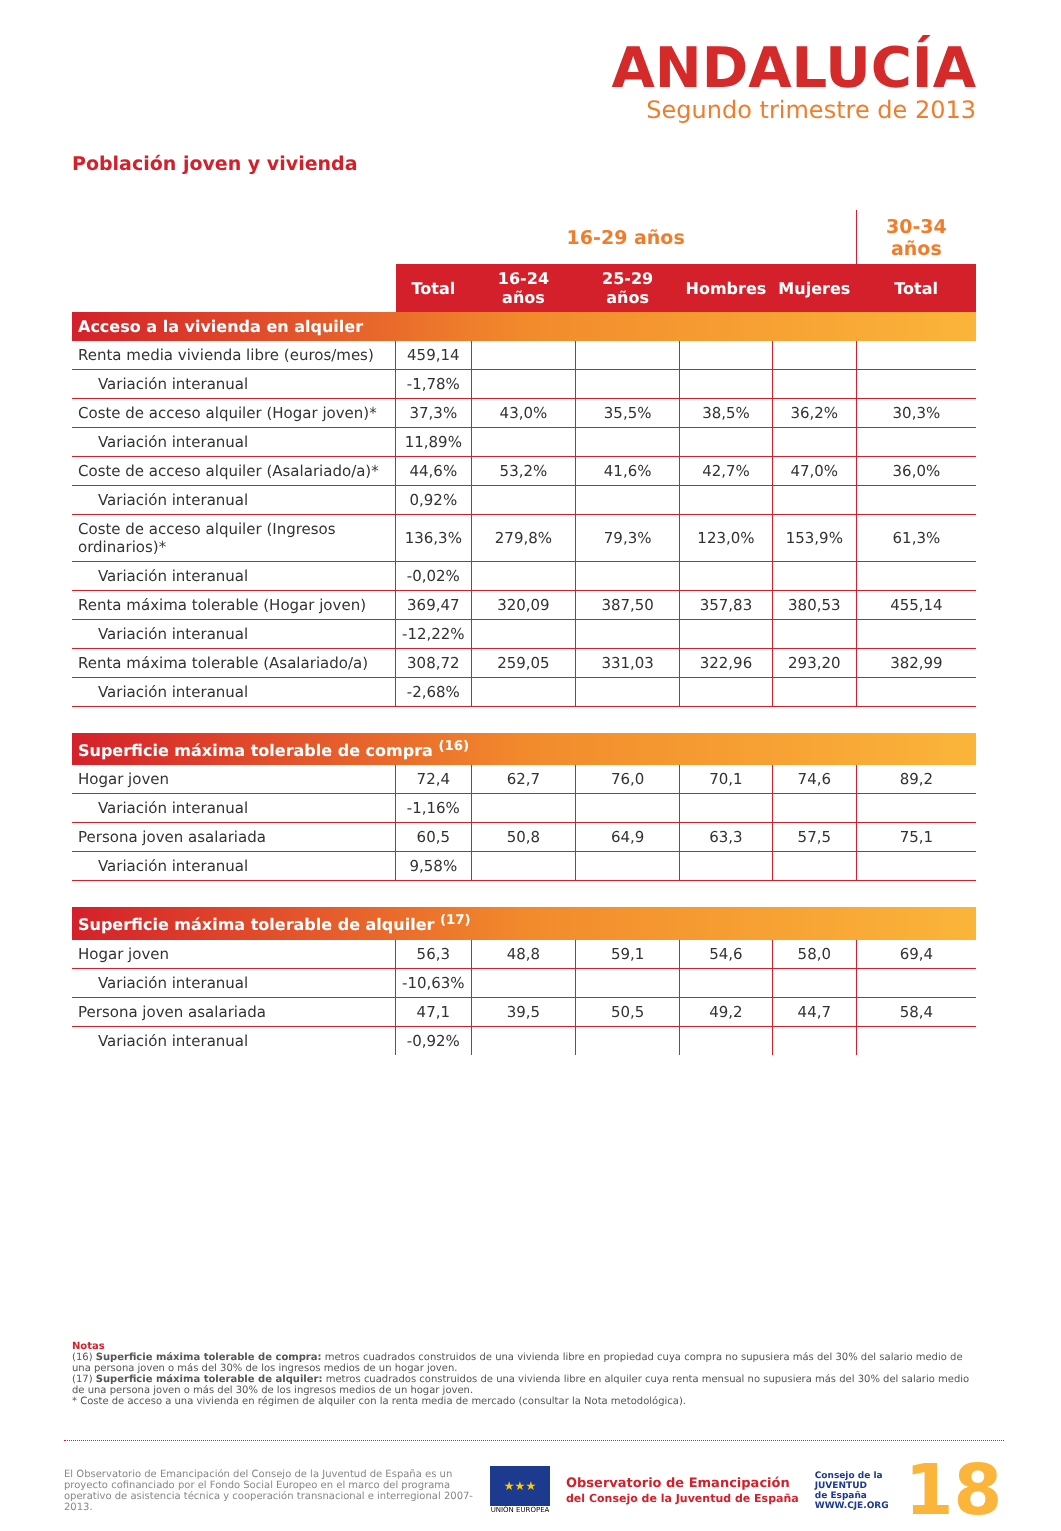ANDALUCÍA
Segundo trimestre de 2013
Población joven y vivienda
| | 16-29 años | | | | | 30-34 años |
| --- | --- | --- | --- | --- | --- | --- |
| | Total | 16-24 años | 25-29 años | Hombres | Mujeres | Total |
| Acceso a la vivienda en alquiler | | | | | | |
| Renta media vivienda libre (euros/mes) | 459,14 | | | | | |
| Variación interanual | -1,78% | | | | | |
| Coste de acceso alquiler (Hogar joven)* | 37,3% | 43,0% | 35,5% | 38,5% | 36,2% | 30,3% |
| Variación interanual | 11,89% | | | | | |
| Coste de acceso alquiler (Asalariado/a)* | 44,6% | 53,2% | 41,6% | 42,7% | 47,0% | 36,0% |
| Variación interanual | 0,92% | | | | | |
| Coste de acceso alquiler (Ingresos ordinarios)* | 136,3% | 279,8% | 79,3% | 123,0% | 153,9% | 61,3% |
| Variación interanual | -0,02% | | | | | |
| Renta máxima tolerable (Hogar joven) | 369,47 | 320,09 | 387,50 | 357,83 | 380,53 | 455,14 |
| Variación interanual | -12,22% | | | | | |
| Renta máxima tolerable (Asalariado/a) | 308,72 | 259,05 | 331,03 | 322,96 | 293,20 | 382,99 |
| Variación interanual | -2,68% | | | | | |
| Superficie máxima tolerable de compra <sup>(16)</sup> | | | | | | |
| Hogar joven | 72,4 | 62,7 | 76,0 | 70,1 | 74,6 | 89,2 |
| Variación interanual | -1,16% | | | | | |
| Persona joven asalariada | 60,5 | 50,8 | 64,9 | 63,3 | 57,5 | 75,1 |
| Variación interanual | 9,58% | | | | | |
| Superficie máxima tolerable de alquiler <sup>(17)</sup> | | | | | | |
| Hogar joven | 56,3 | 48,8 | 59,1 | 54,6 | 58,0 | 69,4 |
| Variación interanual | -10,63% | | | | | |
| Persona joven asalariada | 47,1 | 39,5 | 50,5 | 49,2 | 44,7 | 58,4 |
| Variación interanual | -0,92% | | | | | |
Notas
(16) Superficie máxima tolerable de compra: metros cuadrados construidos de una vivienda libre en propiedad cuya compra no supusiera más del 30% del salario medio de una persona joven o más del 30% de los ingresos medios de un hogar joven.
(17) Superficie máxima tolerable de alquiler: metros cuadrados construidos de una vivienda libre en alquiler cuya renta mensual no supusiera más del 30% del salario medio de una persona joven o más del 30% de los ingresos medios de un hogar joven.
* Coste de acceso a una vivienda en régimen de alquiler con la renta media de mercado (consultar la Nota metodológica).
El Observatorio de Emancipación del Consejo de la Juventud de España es un proyecto cofinanciado por el Fondo Social Europeo en el marco del programa operativo de asistencia técnica y cooperación transnacional e interregional 2007-2013.
★★★
UNIÓN EUROPEA
Observatorio de Emancipación
del Consejo de la Juventud de España
Consejo de la
JUVENTUD
de España
WWW.CJE.ORG
18